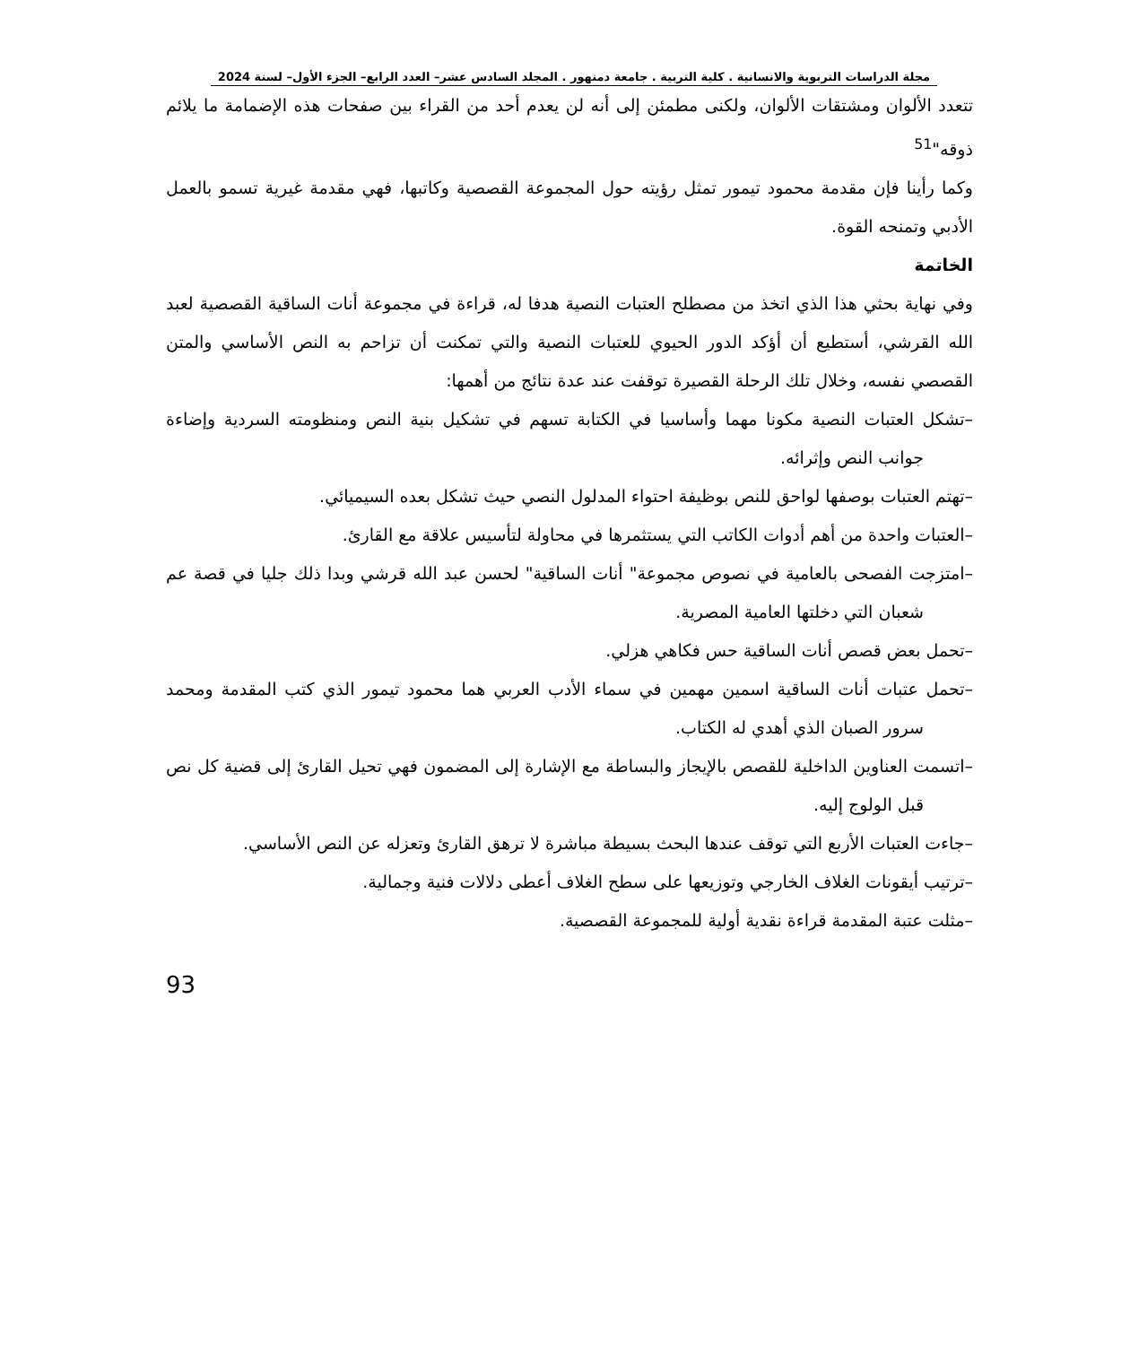مجلة الدراسات التربوية والانسانية . كلية التربية . جامعة دمنهور . المجلد السادس عشر– العدد الرابع– الجزء الأول– لسنة 2024
تتعدد الألوان ومشتقات الألوان، ولكنى مطمئن إلى أنه لن يعدم أحد من القراء بين صفحات هذه الإضمامة ما يلائم ذوقه"<sup>51</sup>
وكما رأينا فإن مقدمة محمود تيمور تمثل رؤيته حول المجموعة القصصية وكاتبها، فهي مقدمة غيرية تسمو بالعمل الأدبي وتمنحه القوة.
الخاتمة
وفي نهاية بحثي هذا الذي اتخذ من مصطلح العتبات النصية هدفا له، قراءة في مجموعة أنات الساقية القصصية لعبد الله القرشي، أستطيع أن أؤكد الدور الحيوي للعتبات النصية والتي تمكنت أن تزاحم به النص الأساسي والمتن القصصي نفسه، وخلال تلك الرحلة القصيرة توقفت عند عدة نتائج من أهمها:
–تشكل العتبات النصية مكونا مهما وأساسيا في الكتابة تسهم في تشكيل بنية النص ومنظومته السردية وإضاءة جوانب النص وإثرائه.
–تهتم العتبات بوصفها لواحق للنص بوظيفة احتواء المدلول النصي حيث تشكل بعده السيميائي.
–العتبات واحدة من أهم أدوات الكاتب التي يستثمرها في محاولة لتأسيس علاقة مع القارئ.
–امتزجت الفصحى بالعامية في نصوص مجموعة" أنات الساقية" لحسن عبد الله قرشي وبدا ذلك جليا في قصة عم شعبان التي دخلتها العامية المصرية.
–تحمل بعض قصص أنات الساقية حس فكاهي هزلي.
–تحمل عتبات أنات الساقية اسمين مهمين في سماء الأدب العربي هما محمود تيمور الذي كتب المقدمة ومحمد سرور الصبان الذي أهدي له الكتاب.
–اتسمت العناوين الداخلية للقصص بالإيجاز والبساطة مع الإشارة إلى المضمون فهي تحيل القارئ إلى قضية كل نص قبل الولوج إليه.
–جاءت العتبات الأربع التي توقف عندها البحث بسيطة مباشرة لا ترهق القارئ وتعزله عن النص الأساسي.
–ترتيب أيقونات الغلاف الخارجي وتوزيعها على سطح الغلاف أعطى دلالات فنية وجمالية.
–مثلت عتبة المقدمة قراءة نقدية أولية للمجموعة القصصية.
93